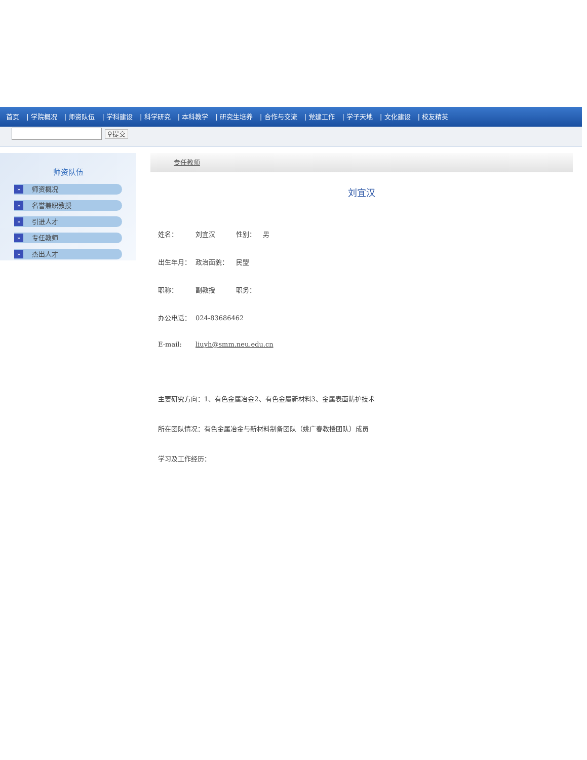首页 | 学院概况 | 师资队伍 | 学科建设 | 科学研究 | 本科教学 | 研究生培养 | 合作与交流 | 党建工作 | 学子天地 | 文化建设 | 校友精英
⚲提交
师资队伍
» 师资概况
» 名誉兼职教授
» 引进人才
» 专任教师
» 杰出人才
专任教师
刘宜汉
姓名： 刘宜汉 性别： 男
出生年月： 政治面貌： 民盟
职称： 副教授 职务：
办公电话： 024-83686462
E-mail: liuyh@smm.neu.edu.cn
主要研究方向：1、有色金属冶金2、有色金属新材料3、金属表面防护技术
所在团队情况：有色金属冶金与新材料制备团队（姚广春教授团队）成员
学习及工作经历：